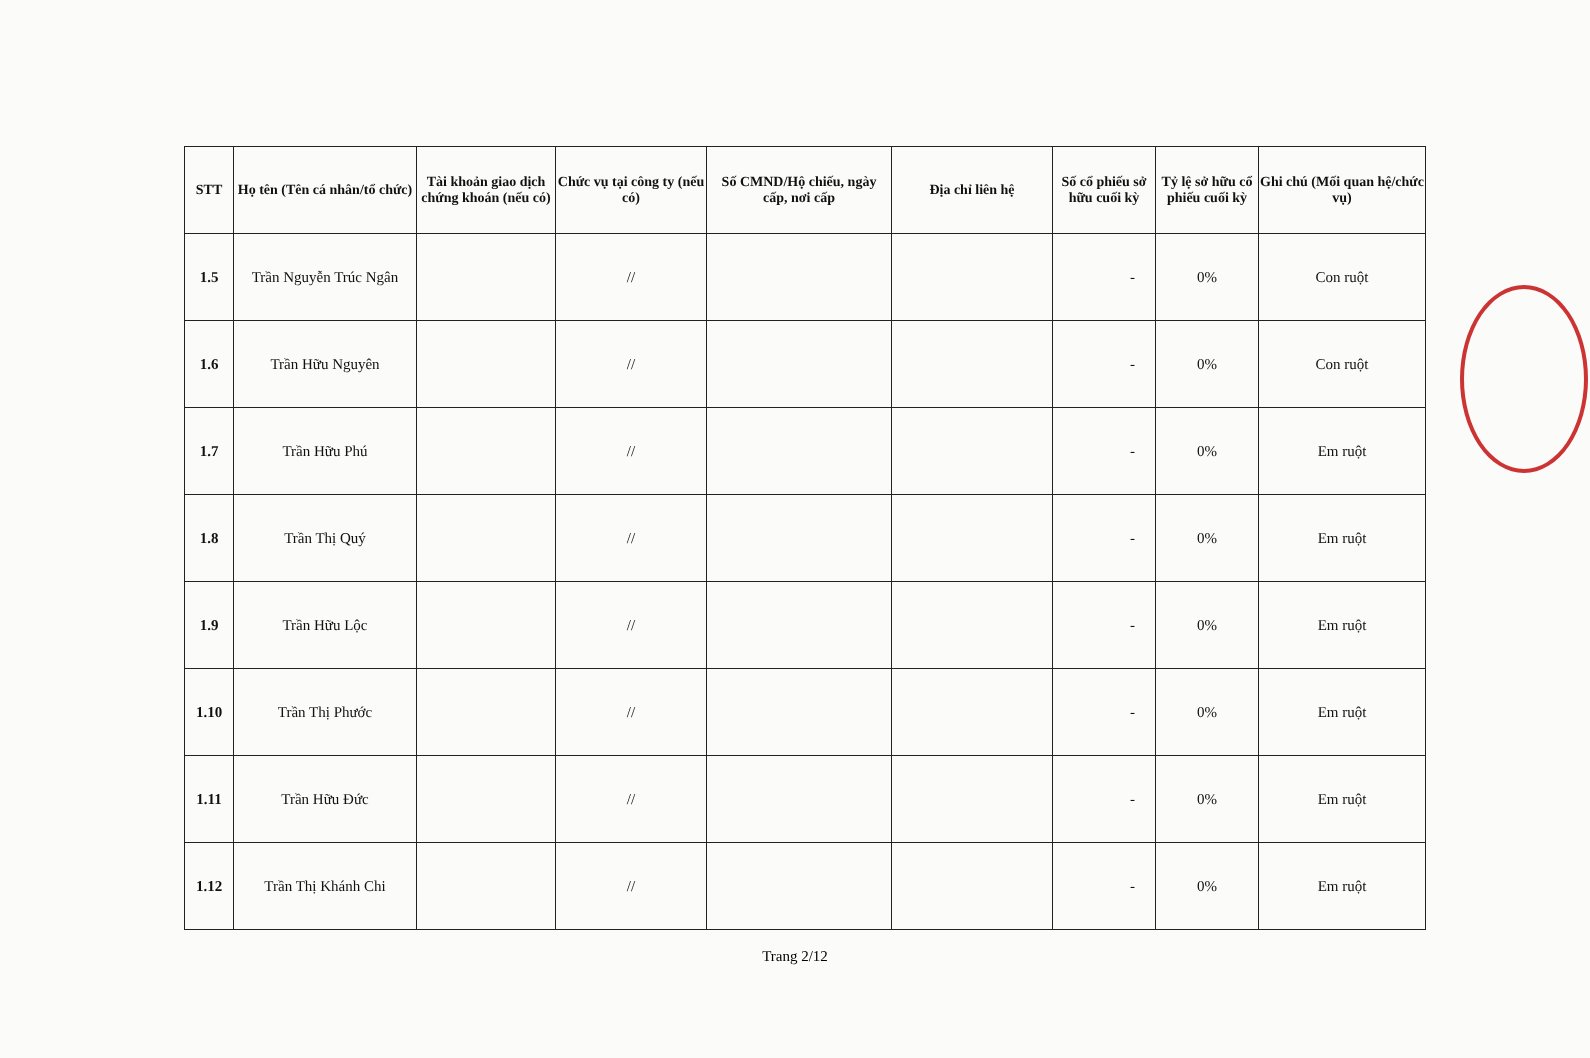| STT | Họ tên (Tên cá nhân/tổ chức) | Tài khoản giao dịch chứng khoán (nếu có) | Chức vụ tại công ty (nếu có) | Số CMND/Hộ chiếu, ngày cấp, nơi cấp | Địa chỉ liên hệ | Số cổ phiếu sở hữu cuối kỳ | Tỷ lệ sở hữu cổ phiếu cuối kỳ | Ghi chú (Mối quan hệ/chức vụ) |
| --- | --- | --- | --- | --- | --- | --- | --- | --- |
| 1.5 | Trần Nguyễn Trúc Ngân | | // | | | - | 0% | Con ruột |
| 1.6 | Trần Hữu Nguyên | | // | | | - | 0% | Con ruột |
| 1.7 | Trần Hữu Phú | | // | | | - | 0% | Em ruột |
| 1.8 | Trần Thị Quý | | // | | | - | 0% | Em ruột |
| 1.9 | Trần Hữu Lộc | | // | | | - | 0% | Em ruột |
| 1.10 | Trần Thị Phước | | // | | | - | 0% | Em ruột |
| 1.11 | Trần Hữu Đức | | // | | | - | 0% | Em ruột |
| 1.12 | Trần Thị Khánh Chi | | // | | | - | 0% | Em ruột |
Trang 2/12